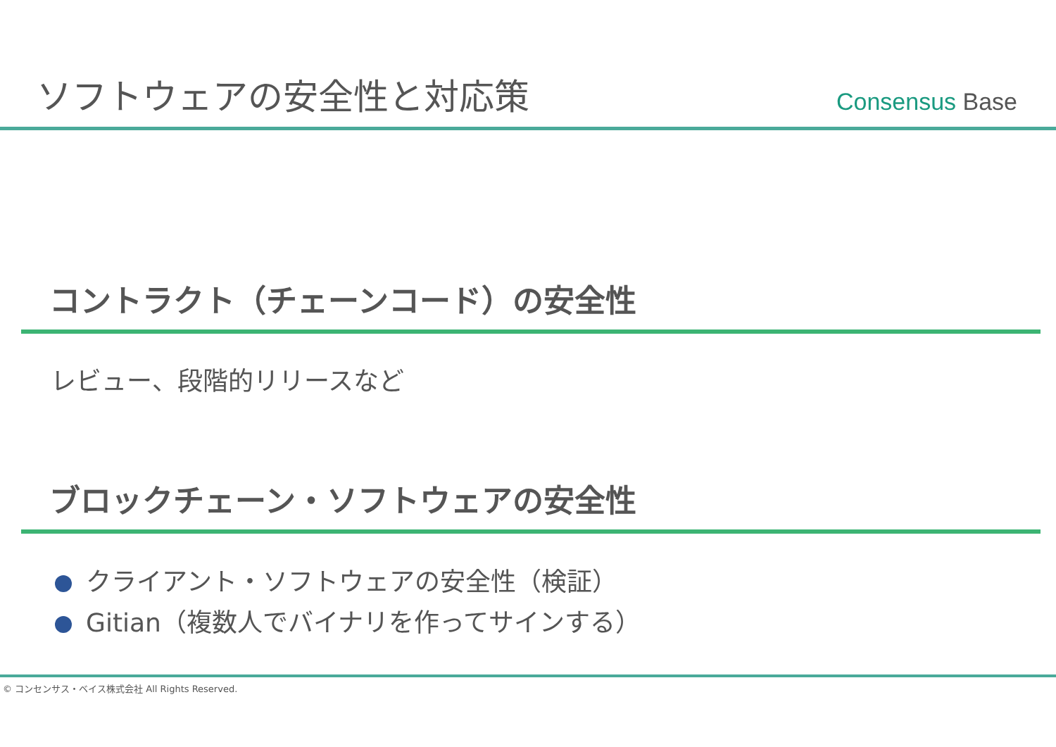ソフトウェアの安全性と対応策
Consensus Base
コントラクト（チェーンコード）の安全性
レビュー、段階的リリースなど
ブロックチェーン・ソフトウェアの安全性
クライアント・ソフトウェアの安全性（検証）
Gitian（複数人でバイナリを作ってサインする）
© コンセンサス・ベイス株式会社 All Rights Reserved.